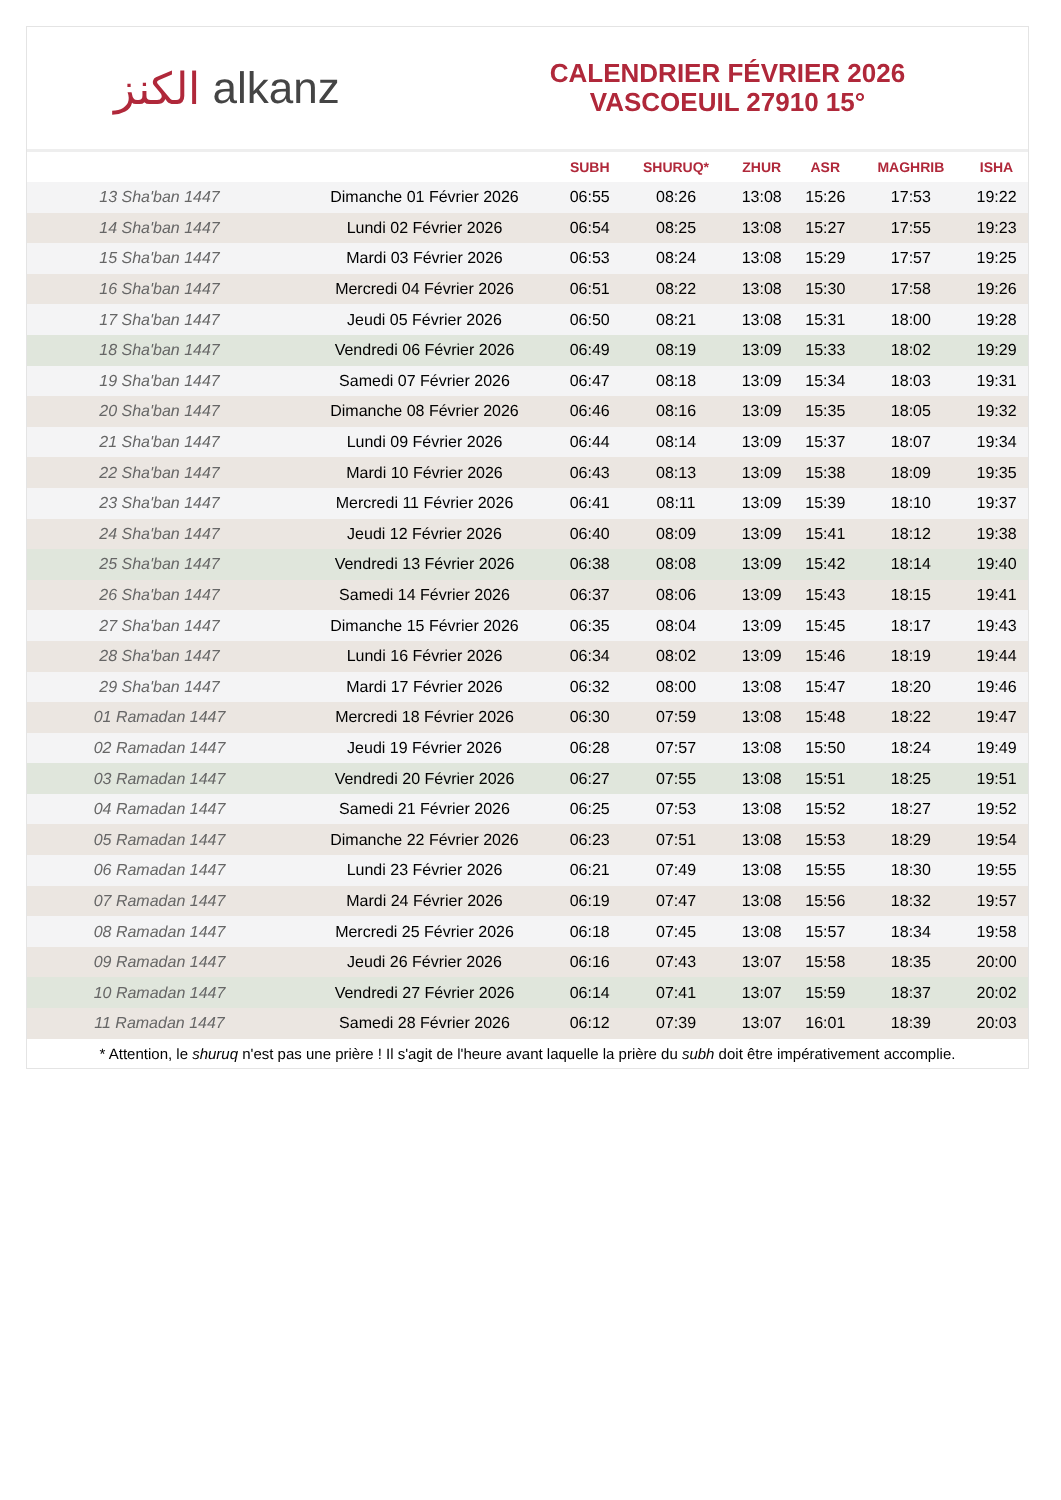الكنز alkanz
CALENDRIER FÉVRIER 2026
VASCOEUIL 27910 15°
| | | SUBH | SHURUQ* | ZHUR | ASR | MAGHRIB | ISHA |
| --- | --- | --- | --- | --- | --- | --- | --- |
| 13 Sha'ban 1447 | Dimanche 01 Février 2026 | 06:55 | 08:26 | 13:08 | 15:26 | 17:53 | 19:22 |
| 14 Sha'ban 1447 | Lundi 02 Février 2026 | 06:54 | 08:25 | 13:08 | 15:27 | 17:55 | 19:23 |
| 15 Sha'ban 1447 | Mardi 03 Février 2026 | 06:53 | 08:24 | 13:08 | 15:29 | 17:57 | 19:25 |
| 16 Sha'ban 1447 | Mercredi 04 Février 2026 | 06:51 | 08:22 | 13:08 | 15:30 | 17:58 | 19:26 |
| 17 Sha'ban 1447 | Jeudi 05 Février 2026 | 06:50 | 08:21 | 13:08 | 15:31 | 18:00 | 19:28 |
| 18 Sha'ban 1447 | Vendredi 06 Février 2026 | 06:49 | 08:19 | 13:09 | 15:33 | 18:02 | 19:29 |
| 19 Sha'ban 1447 | Samedi 07 Février 2026 | 06:47 | 08:18 | 13:09 | 15:34 | 18:03 | 19:31 |
| 20 Sha'ban 1447 | Dimanche 08 Février 2026 | 06:46 | 08:16 | 13:09 | 15:35 | 18:05 | 19:32 |
| 21 Sha'ban 1447 | Lundi 09 Février 2026 | 06:44 | 08:14 | 13:09 | 15:37 | 18:07 | 19:34 |
| 22 Sha'ban 1447 | Mardi 10 Février 2026 | 06:43 | 08:13 | 13:09 | 15:38 | 18:09 | 19:35 |
| 23 Sha'ban 1447 | Mercredi 11 Février 2026 | 06:41 | 08:11 | 13:09 | 15:39 | 18:10 | 19:37 |
| 24 Sha'ban 1447 | Jeudi 12 Février 2026 | 06:40 | 08:09 | 13:09 | 15:41 | 18:12 | 19:38 |
| 25 Sha'ban 1447 | Vendredi 13 Février 2026 | 06:38 | 08:08 | 13:09 | 15:42 | 18:14 | 19:40 |
| 26 Sha'ban 1447 | Samedi 14 Février 2026 | 06:37 | 08:06 | 13:09 | 15:43 | 18:15 | 19:41 |
| 27 Sha'ban 1447 | Dimanche 15 Février 2026 | 06:35 | 08:04 | 13:09 | 15:45 | 18:17 | 19:43 |
| 28 Sha'ban 1447 | Lundi 16 Février 2026 | 06:34 | 08:02 | 13:09 | 15:46 | 18:19 | 19:44 |
| 29 Sha'ban 1447 | Mardi 17 Février 2026 | 06:32 | 08:00 | 13:08 | 15:47 | 18:20 | 19:46 |
| 01 Ramadan 1447 | Mercredi 18 Février 2026 | 06:30 | 07:59 | 13:08 | 15:48 | 18:22 | 19:47 |
| 02 Ramadan 1447 | Jeudi 19 Février 2026 | 06:28 | 07:57 | 13:08 | 15:50 | 18:24 | 19:49 |
| 03 Ramadan 1447 | Vendredi 20 Février 2026 | 06:27 | 07:55 | 13:08 | 15:51 | 18:25 | 19:51 |
| 04 Ramadan 1447 | Samedi 21 Février 2026 | 06:25 | 07:53 | 13:08 | 15:52 | 18:27 | 19:52 |
| 05 Ramadan 1447 | Dimanche 22 Février 2026 | 06:23 | 07:51 | 13:08 | 15:53 | 18:29 | 19:54 |
| 06 Ramadan 1447 | Lundi 23 Février 2026 | 06:21 | 07:49 | 13:08 | 15:55 | 18:30 | 19:55 |
| 07 Ramadan 1447 | Mardi 24 Février 2026 | 06:19 | 07:47 | 13:08 | 15:56 | 18:32 | 19:57 |
| 08 Ramadan 1447 | Mercredi 25 Février 2026 | 06:18 | 07:45 | 13:08 | 15:57 | 18:34 | 19:58 |
| 09 Ramadan 1447 | Jeudi 26 Février 2026 | 06:16 | 07:43 | 13:07 | 15:58 | 18:35 | 20:00 |
| 10 Ramadan 1447 | Vendredi 27 Février 2026 | 06:14 | 07:41 | 13:07 | 15:59 | 18:37 | 20:02 |
| 11 Ramadan 1447 | Samedi 28 Février 2026 | 06:12 | 07:39 | 13:07 | 16:01 | 18:39 | 20:03 |
* Attention, le shuruq n'est pas une prière ! Il s'agit de l'heure avant laquelle la prière du subh doit être impérativement accomplie.